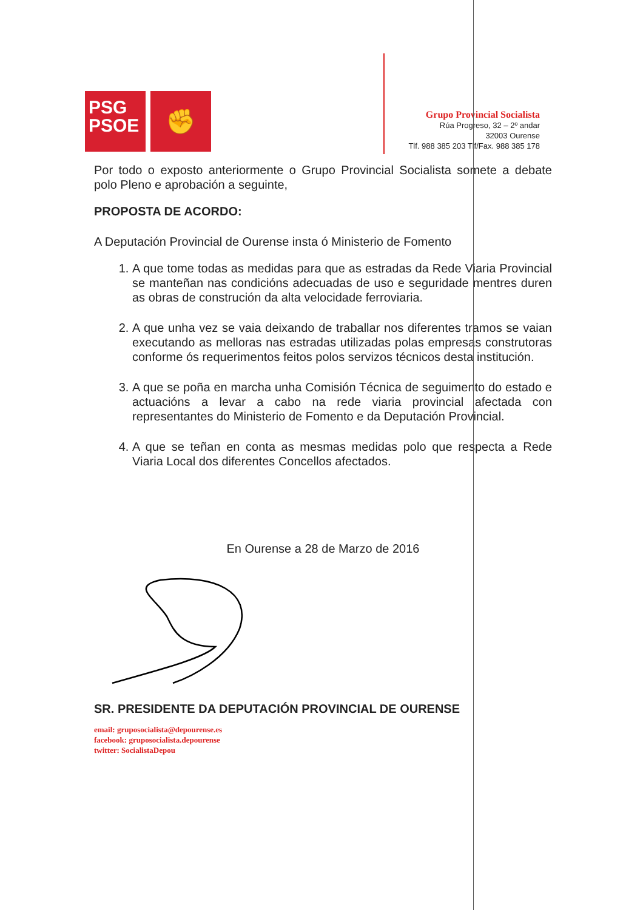PSG
PSOE
✊
Grupo Provincial Socialista
Rúa Progreso, 32 – 2º andar
32003 Ourense
Tlf. 988 385 203 Tlf/Fax. 988 385 178
Por todo o exposto anteriormente o Grupo Provincial Socialista somete a debate polo Pleno e aprobación a seguinte,
PROPOSTA DE ACORDO:
A Deputación Provincial de Ourense insta ó Ministerio de Fomento
1. A que tome todas as medidas para que as estradas da Rede Viaria Provincial se manteñan nas condicións adecuadas de uso e seguridade mentres duren as obras de construción da alta velocidade ferroviaria.
2. A que unha vez se vaia deixando de traballar nos diferentes tramos se vaian executando as melloras nas estradas utilizadas polas empresas construtoras conforme ós requerimentos feitos polos servizos técnicos desta institución.
3. A que se poña en marcha unha Comisión Técnica de seguimento do estado e actuacións a levar a cabo na rede viaria provincial afectada con representantes do Ministerio de Fomento e da Deputación Provincial.
4. A que se teñan en conta as mesmas medidas polo que respecta a Rede Viaria Local dos diferentes Concellos afectados.
En Ourense a 28 de Marzo de 2016
SR. PRESIDENTE DA DEPUTACIÓN PROVINCIAL DE OURENSE
email: gruposocialista@depourense.es
facebook: gruposocialista.depourense
twitter: SocialistaDepou